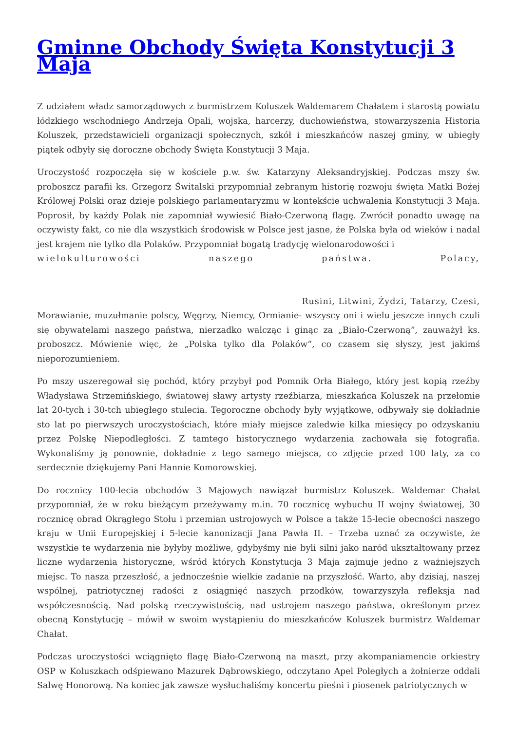Gminne Obchody Święta Konstytucji 3 Maja
Z udziałem władz samorządowych z burmistrzem Koluszek Waldemarem Chałatem i starostą powiatu łódzkiego wschodniego Andrzeja Opali, wojska, harcerzy, duchowieństwa, stowarzyszenia Historia Koluszek, przedstawicieli organizacji społecznych, szkół i mieszkańców naszej gminy, w ubiegły piątek odbyły się doroczne obchody Święta Konstytucji 3 Maja.
Uroczystość rozpoczęła się w kościele p.w. św. Katarzyny Aleksandryjskiej. Podczas mszy św. proboszcz parafii ks. Grzegorz Świtalski przypomniał zebranym historię rozwoju święta Matki Bożej Królowej Polski oraz dzieje polskiego parlamentaryzmu w kontekście uchwalenia Konstytucji 3 Maja. Poprosił, by każdy Polak nie zapomniał wywiesić Biało-Czerwoną flagę. Zwrócił ponadto uwagę na oczywisty fakt, co nie dla wszystkich środowisk w Polsce jest jasne, że Polska była od wieków i nadal jest krajem nie tylko dla Polaków. Przypomniał bogatą tradycję wielonarodowości i
wielokulturowości naszego państwa. Polacy,
Rusini, Litwini, Żydzi, Tatarzy, Czesi,
Morawianie, muzułmanie polscy, Węgrzy, Niemcy, Ormianie- wszyscy oni i wielu jeszcze innych czuli się obywatelami naszego państwa, nierzadko walcząc i ginąc za „Biało-Czerwoną”, zauważył ks. proboszcz. Mówienie więc, że „Polska tylko dla Polaków”, co czasem się słyszy, jest jakimś nieporozumieniem.
Po mszy uszeregował się pochód, który przybył pod Pomnik Orła Białego, który jest kopią rzeźby Władysława Strzemińskiego, światowej sławy artysty rzeźbiarza, mieszkańca Koluszek na przełomie lat 20-tych i 30-tch ubiegłego stulecia. Tegoroczne obchody były wyjątkowe, odbywały się dokładnie sto lat po pierwszych uroczystościach, które miały miejsce zaledwie kilka miesięcy po odzyskaniu przez Polskę Niepodległości. Z tamtego historycznego wydarzenia zachowała się fotografia. Wykonaliśmy ją ponownie, dokładnie z tego samego miejsca, co zdjęcie przed 100 laty, za co serdecznie dziękujemy Pani Hannie Komorowskiej.
Do rocznicy 100-lecia obchodów 3 Majowych nawiązał burmistrz Koluszek. Waldemar Chałat przypomniał, że w roku bieżącym przeżywamy m.in. 70 rocznicę wybuchu II wojny światowej, 30 rocznicę obrad Okrągłego Stołu i przemian ustrojowych w Polsce a także 15-lecie obecności naszego kraju w Unii Europejskiej i 5-lecie kanonizacji Jana Pawła II. – Trzeba uznać za oczywiste, że wszystkie te wydarzenia nie byłyby możliwe, gdybyśmy nie byli silni jako naród ukształtowany przez liczne wydarzenia historyczne, wśród których Konstytucja 3 Maja zajmuje jedno z ważniejszych miejsc. To nasza przeszłość, a jednocześnie wielkie zadanie na przyszłość. Warto, aby dzisiaj, naszej wspólnej, patriotycznej radości z osiągnięć naszych przodków, towarzyszyła refleksja nad współczesnością. Nad polską rzeczywistością, nad ustrojem naszego państwa, określonym przez obecną Konstytucję – mówił w swoim wystąpieniu do mieszkańców Koluszek burmistrz Waldemar Chałat.
Podczas uroczystości wciągnięto flagę Biało-Czerwoną na maszt, przy akompaniamencie orkiestry OSP w Koluszkach odśpiewano Mazurek Dąbrowskiego, odczytano Apel Poległych a żołnierze oddali Salwę Honorową. Na koniec jak zawsze wysłuchaliśmy koncertu pieśni i piosenek patriotycznych w